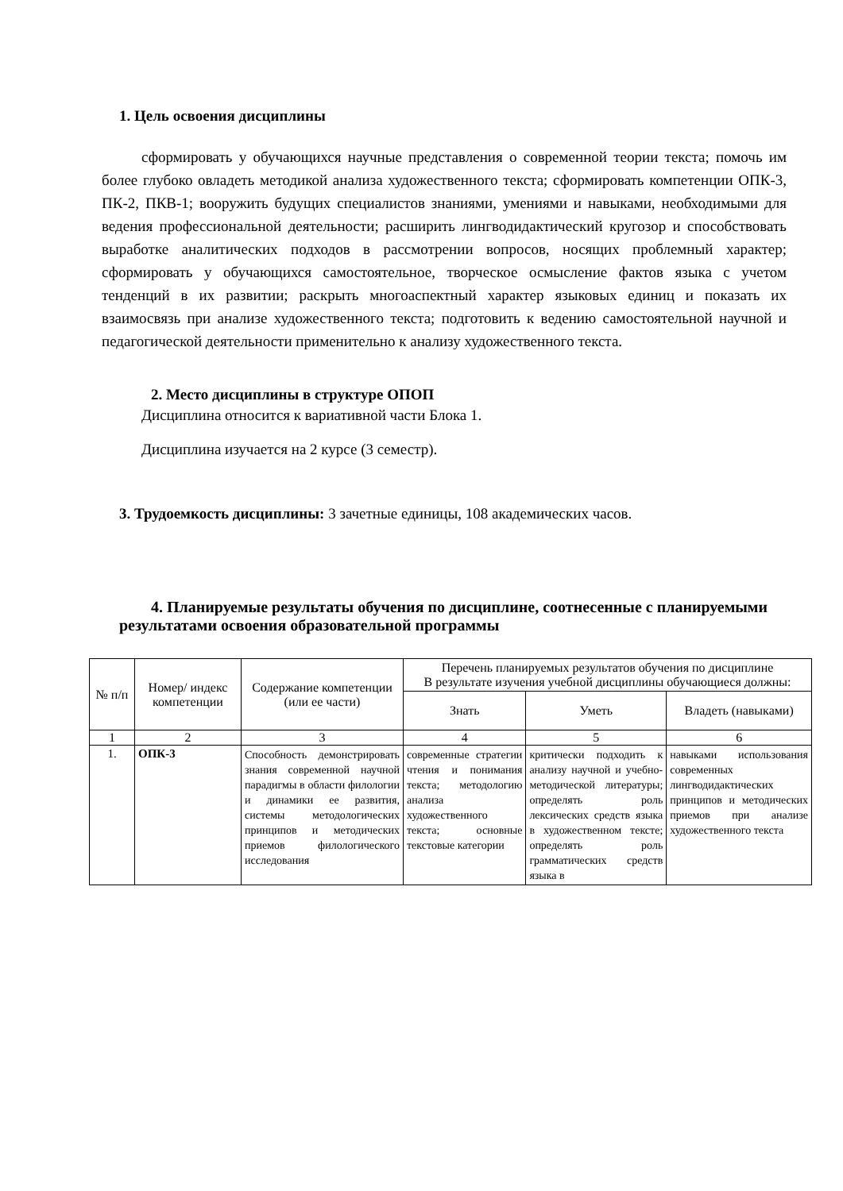1. Цель освоения дисциплины
сформировать у обучающихся научные представления о современной теории текста; помочь им более глубоко овладеть методикой анализа художественного текста; сформировать компетенции ОПК-3, ПК-2, ПКВ-1; вооружить будущих специалистов знаниями, умениями и навыками, необходимыми для ведения профессиональной деятельности; расширить лингводидактический кругозор и способствовать выработке аналитических подходов в рассмотрении вопросов, носящих проблемный характер; сформировать у обучающихся самостоятельное, творческое осмысление фактов языка с учетом тенденций в их развитии; раскрыть многоаспектный характер языковых единиц и показать их взаимосвязь при анализе художественного текста; подготовить к ведению самостоятельной научной и педагогической деятельности применительно к анализу художественного текста.
2. Место дисциплины в структуре ОПОП
Дисциплина относится к вариативной части Блока 1.
Дисциплина изучается на 2 курсе (3 семестр).
3. Трудоемкость дисциплины: 3 зачетные единицы, 108 академических часов.
4. Планируемые результаты обучения по дисциплине, соотнесенные с планируемыми результатами освоения образовательной программы
| № п/п | Номер/ индекс компетенции | Содержание компетенции (или ее части) | Перечень планируемых результатов обучения по дисциплине В результате изучения учебной дисциплины обучающиеся должны: | | |
| --- | --- | --- | --- | --- | --- |
| | | | Знать | Уметь | Владеть (навыками) |
| 1 | 2 | 3 | 4 | 5 | 6 |
| 1. | ОПК-3 | Способность демонстрировать знания современной научной парадигмы в области филологии и динамики ее развития, системы методологических принципов и методических приемов филологического исследования | современные стратегии чтения и понимания текста; методологию анализа художественного текста; основные текстовые категории | критически подходить к анализу научной и учебно-методической литературы; определять роль лексических средств языка в художественном тексте; определять роль грамматических средств языка в | навыками использования современных лингводидактических принципов и методических приемов при анализе художественного текста |